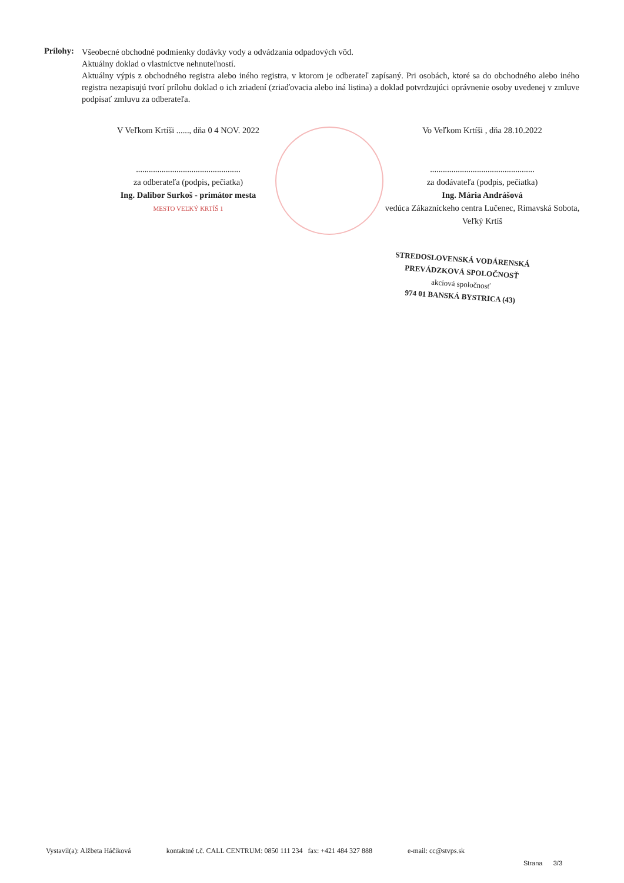Prílohy:
Všeobecné obchodné podmienky dodávky vody a odvádzania odpadových vôd.
Aktuálny doklad o vlastníctve nehnuteľností.
Aktuálny výpis z obchodného registra alebo iného registra, v ktorom je odberateľ zapísaný. Pri osobách, ktoré sa do obchodného alebo iného registra nezapisujú tvorí prílohu doklad o ich zriadení (zriaďovacia alebo iná listina) a doklad potvrdzujúci oprávnenie osoby uvedenej v zmluve podpísať zmluvu za odberateľa.
V Veľkom Krtíši ......, dňa 0 4 NOV. 2022
.................................................
za odberateľa (podpis, pečiatka)
Ing. Dalibor Surkoš - primátor mesta
MESTO VEĽKÝ KRTÍŠ 1
Vo Veľkom Krtíši , dňa 28.10.2022
.................................................
za dodávateľa (podpis, pečiatka)
Ing. Mária Andrášová
vedúca Zákazníckeho centra Lučenec, Rimavská Sobota, Veľký Krtíš
STREDOSLOVENSKÁ VODÁRENSKÁ
PREVÁDZKOVÁ SPOLOČNOSŤ
akciová spoločnosť
974 01 BANSKÁ BYSTRICA (43)
Vystavil(a): Alžbeta Háčiková kontaktné t.č. CALL CENTRUM: 0850 111 234 fax: +421 484 327 888 e-mail: cc@stvps.sk
Strana 3/3